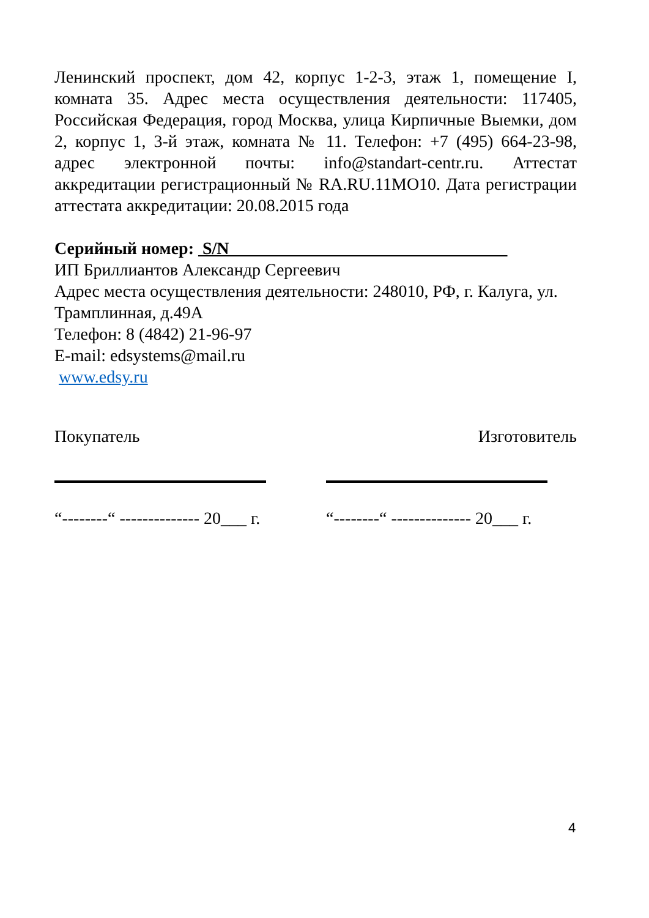Ленинский проспект, дом 42, корпус 1-2-3, этаж 1, помещение I, комната 35. Адрес места осуществления деятельности: 117405, Российская Федерация, город Москва, улица Кирпичные Выемки, дом 2, корпус 1, 3-й этаж, комната № 11. Телефон: +7 (495) 664-23-98, адрес электронной почты: info@standart-centr.ru. Аттестат аккредитации регистрационный № RA.RU.11MO10. Дата регистрации аттестата аккредитации: 20.08.2015 года
Серийный номер: S/N
ИП Бриллиантов Александр Сергеевич
Адрес места осуществления деятельности: 248010, РФ, г. Калуга, ул. Трамплинная, д.49А
Телефон: 8 (4842) 21-96-97
E-mail: edsystems@mail.ru
www.edsy.ru
Покупатель Изготовитель
“--------“ -------------- 20___ г. “--------“ -------------- 20___ г.
4